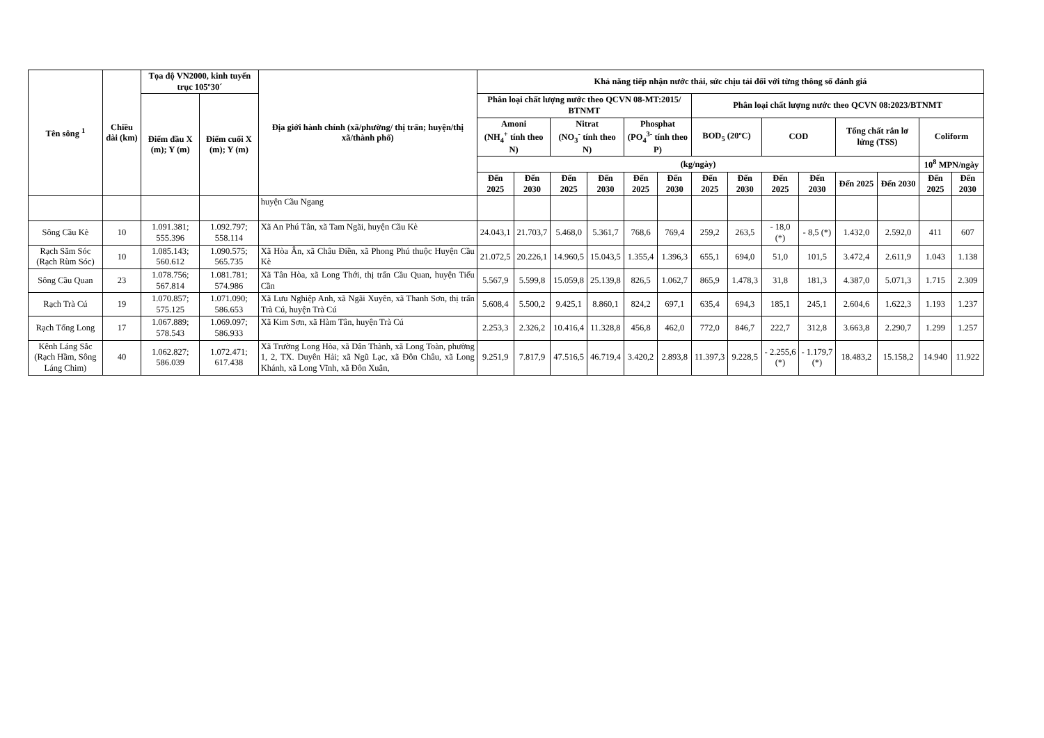| Tên sông <sup>1</sup> | Chiều dài (km) | Tọa độ VN2000, kinh tuyến trục 105º30´ | | Địa giới hành chính (xã/phường/ thị trấn; huyện/thị xã/thành phố) | Khả năng tiếp nhận nước thải, sức chịu tải đối với từng thông số đánh giá | | | | | | | | | | | | | |
| --- | --- | --- | --- | --- | --- | --- | --- | --- | --- | --- | --- | --- | --- | --- | --- | --- | --- | --- |
| | | Điểm đầu X (m); Y (m) | Điểm cuối X (m); Y (m) | | Phân loại chất lượng nước theo QCVN 08-MT:2015/ BTNMT | | | | | | Phân loại chất lượng nước theo QCVN 08:2023/BTNMT | | | | | | | |
| | | | | | Amoni (NH<sub>4</sub><sup>+</sup> tính theo N) | | Nitrat (NO<sub>3</sub><sup>-</sup> tính theo N) | | Phosphat (PO<sub>4</sub><sup>3-</sup> tính theo P) | | BOD<sub>5</sub> (20ºC) | | COD | | Tổng chất rắn lơ lửng (TSS) | | Coliform | |
| | | | | | (kg/ngày) | | | | | | | | | | | | 10<sup>8</sup> MPN/ngày | |
| | | | | | Đến 2025 | Đến 2030 | Đến 2025 | Đến 2030 | Đến 2025 | Đến 2030 | Đến 2025 | Đến 2030 | Đến 2025 | Đến 2030 | Đến 2025 | Đến 2030 | Đến 2025 | Đến 2030 |
| | | | | huyện Cầu Ngang | | | | | | | | | | | | | | |
| Sông Cầu Kè | 10 | 1.091.381; 555.396 | 1.092.797; 558.114 | Xã An Phú Tân, xã Tam Ngãi, huyện Cầu Kè | 24.043,1 | 21.703,7 | 5.468,0 | 5.361,7 | 768,6 | 769,4 | 259,2 | 263,5 | - 18,0 (*) | - 8,5 (*) | 1.432,0 | 2.592,0 | 411 | 607 |
| Rạch Săm Sóc (Rạch Rùm Sóc) | 10 | 1.085.143; 560.612 | 1.090.575; 565.735 | Xã Hòa Ân, xã Châu Điền, xã Phong Phú thuộc Huyện Cầu Kè | 21.072,5 | 20.226,1 | 14.960,5 | 15.043,5 | 1.355,4 | 1.396,3 | 655,1 | 694,0 | 51,0 | 101,5 | 3.472,4 | 2.611,9 | 1.043 | 1.138 |
| Sông Cầu Quan | 23 | 1.078.756; 567.814 | 1.081.781; 574.986 | Xã Tân Hòa, xã Long Thới, thị trấn Cầu Quan, huyện Tiểu Cần | 5.567,9 | 5.599,8 | 15.059,8 | 25.139,8 | 826,5 | 1.062,7 | 865,9 | 1.478,3 | 31,8 | 181,3 | 4.387,0 | 5.071,3 | 1.715 | 2.309 |
| Rạch Trà Cú | 19 | 1.070.857; 575.125 | 1.071.090; 586.653 | Xã Lưu Nghiệp Anh, xã Ngãi Xuyên, xã Thanh Sơn, thị trấn Trà Cú, huyện Trà Cú | 5.608,4 | 5.500,2 | 9.425,1 | 8.860,1 | 824,2 | 697,1 | 635,4 | 694,3 | 185,1 | 245,1 | 2.604,6 | 1.622,3 | 1.193 | 1.237 |
| Rạch Tổng Long | 17 | 1.067.889; 578.543 | 1.069.097; 586.933 | Xã Kim Sơn, xã Hàm Tân, huyện Trà Cú | 2.253,3 | 2.326,2 | 10.416,4 | 11.328,8 | 456,8 | 462,0 | 772,0 | 846,7 | 222,7 | 312,8 | 3.663,8 | 2.290,7 | 1.299 | 1.257 |
| Kênh Láng Sắc (Rạch Hầm, Sông Láng Chim) | 40 | 1.062.827; 586.039 | 1.072.471; 617.438 | Xã Trường Long Hòa, xã Dân Thành, xã Long Toàn, phường 1, 2, TX. Duyên Hải; xã Ngũ Lạc, xã Đôn Châu, xã Long Khánh, xã Long Vĩnh, xã Đôn Xuân, | 9.251,9 | 7.817,9 | 47.516,5 | 46.719,4 | 3.420,2 | 2.893,8 | 11.397,3 | 9.228,5 | - 2.255,6 (*) | - 1.179,7 (*) | 18.483,2 | 15.158,2 | 14.940 | 11.922 |